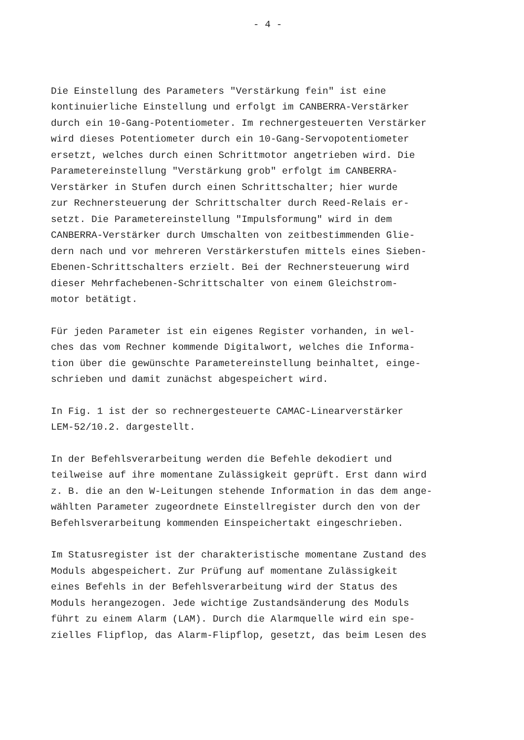- 4 -
Die Einstellung des Parameters "Verstärkung fein" ist eine kontinuierliche Einstellung und erfolgt im CANBERRA-Verstärker durch ein 10-Gang-Potentiometer. Im rechnergesteuerten Verstärker wird dieses Potentiometer durch ein 10-Gang-Servopotentiometer ersetzt, welches durch einen Schrittmotor angetrieben wird. Die Parametereinstellung "Verstärkung grob" erfolgt im CANBERRA- Verstärker in Stufen durch einen Schrittschalter; hier wurde zur Rechnersteuerung der Schrittschalter durch Reed-Relais er- setzt. Die Parametereinstellung "Impulsformung" wird in dem CANBERRA-Verstärker durch Umschalten von zeitbestimmenden Glie- dern nach und vor mehreren Verstärkerstufen mittels eines Sieben- Ebenen-Schrittschalters erzielt. Bei der Rechnersteuerung wird dieser Mehrfachebenen-Schrittschalter von einem Gleichstrom- motor betätigt.
Für jeden Parameter ist ein eigenes Register vorhanden, in wel- ches das vom Rechner kommende Digitalwort, welches die Informa- tion über die gewünschte Parametereinstellung beinhaltet, einge- schrieben und damit zunächst abgespeichert wird.
In Fig. 1 ist der so rechnergesteuerte CAMAC-Linearverstärker LEM-52/10.2. dargestellt.
In der Befehlsverarbeitung werden die Befehle dekodiert und teilweise auf ihre momentane Zulässigkeit geprüft. Erst dann wird z. B. die an den W-Leitungen stehende Information in das dem ange- wählten Parameter zugeordnete Einstellregister durch den von der Befehlsverarbeitung kommenden Einspeichertakt eingeschrieben.
Im Statusregister ist der charakteristische momentane Zustand des Moduls abgespeichert. Zur Prüfung auf momentane Zulässigkeit eines Befehls in der Befehlsverarbeitung wird der Status des Moduls herangezogen. Jede wichtige Zustandsänderung des Moduls führt zu einem Alarm (LAM). Durch die Alarmquelle wird ein spe- zielles Flipflop, das Alarm-Flipflop, gesetzt, das beim Lesen des